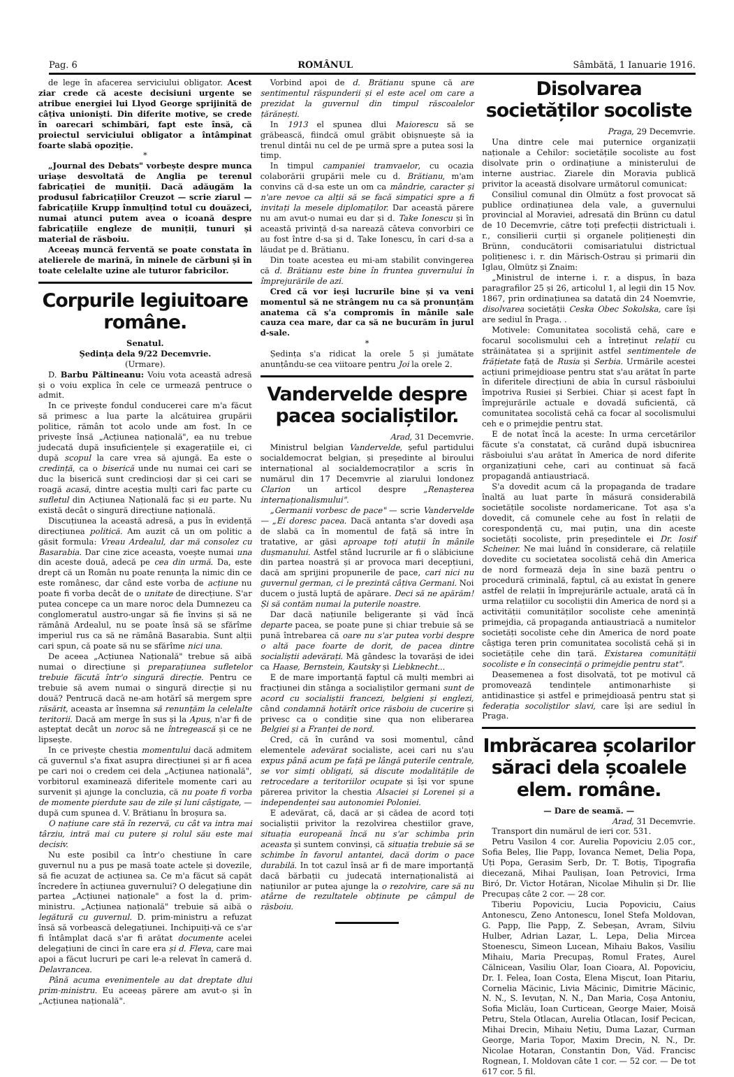Pag. 6 ROMÂNUL Sâmbătă, 1 Ianuarie 1916.
de lege în afacerea serviciului obligator. Acest ziar crede că aceste decisiuni urgente se atribue energiei lui Llyod George sprijinită de câțiva unioniști. Din diferite motive, se crede în oarecari schimbări, fapt este însă, că proiectul serviciului obligator a întâmpinat foarte slabă opoziție.
*
„Journal des Debats" vorbește despre munca uriașe desvoltată de Anglia pe terenul fabricației de muniții. Dacă adăugăm la produsul fabricațiilor Creuzot — scrie ziarul — fabricațiile Krupp înmulțind totul cu douăzeci, numai atunci putem avea o icoană despre fabricațiile engleze de muniții, tunuri și material de răsboiu.
Aceeaș muncă ferventă se poate constata în atelierele de marină, în minele de cărbuni și în toate celelalte uzine ale tuturor fabricilor.
Corpurile legiuitoare române.
Senatul.
Ședința dela 9/22 Decemvrie.
(Urmare).
D. Barbu Păltineanu: Voiu vota această adresă și o voiu explica în cele ce urmează pentruce o admit.
In ce privește fondul conducerei care m'a făcut să primesc a lua parte la alcătuirea grupării politice, rămân tot acolo unde am fost. In ce privește însă „Acțiunea națională", ea nu trebue judecată după insuficiențele și exagerațiile ei, ci după scopul la care vrea să ajungă. Ea este o credință, ca o biserică unde nu numai cei cari se duc la biserică sunt credincioși dar și cei cari se roagă acasă, dintre aceștia mulți cari fac parte cu sufletul din Acțiunea Națională fac și eu parte. Nu există decât o singură direcțiune națională.
Discuțiunea la această adresă, a pus în evidență direcțiunea politică. Am auzit că un om politic a găsit formula: Vreau Ardealul, dar mă consolez cu Basarabia. Dar cine zice aceasta, voește numai una din aceste două, adecă pe cea din urmă. Da, este drept că un Român nu poate renunța la nimic din ce este românesc, dar când este vorba de acțiune nu poate fi vorba decât de o unitate de direcțiune. S'ar putea concepe ca un mare noroc dela Dumnezeu ca conglomeratul austro-ungar să fie învins și să ne rămână Ardealul, nu se poate însă să se sfărîme imperiul rus ca să ne rămână Basarabia. Sunt alții cari spun, că poate să nu se sfărîme nici una.
De aceea „Acțiunea Națională" trebue să aibă numai o direcțiune și preparațiunea sufletelor trebuie făcută într'o singură direcție. Pentru ce trebuie să avem numai o singură direcție și nu două? Pentrucă dacă ne-am hotărî să mergem spre răsărit, aceasta ar însemna să renunțăm la celelalte teritorii. Dacă am merge în sus și la Apus, n'ar fi de așteptat decât un noroc să ne întregească și ce ne lipsește.
In ce privește chestia momentului dacă admitem că guvernul s'a fixat asupra direcțiunei și ar fi acea pe cari noi o credem cei dela „Acțiunea națională", vorbitorul examinează diferitele momente cari au survenit și ajunge la concluzia, că nu poate fi vorba de momente pierdute sau de zile și luni câștigate, — după cum spunea d. V. Brătianu în broșura sa.
O națiune care stă în rezervă, cu cât va intra mai târziu, intră mai cu putere și rolul său este mai decisiv.
Nu este posibil ca într'o chestiune în care guvernul nu a pus pe masă toate actele și dovezile, să fie acuzat de acțiunea sa. Ce m'a făcut să capăt încredere în acțiunea guvernului? O delegațiune din partea „Acțiunei naționale" a fost la d. prim-ministru. „Acțiunea națională" trebuie să aibă o legătură cu guvernul. D. prim-ministru a refuzat însă să vorbească delegațiunei. Inchipuiți-vă ce s'ar fi întâmplat dacă s'ar fi arătat documente acelei delegațiuni de cinci în care era și d. Fleva, care mai apoi a făcut lucruri pe cari le-a relevat în cameră d. Delavrancea.
Până acuma evenimentele au dat dreptate dlui prim-ministru. Eu aceeaș părere am avut-o și în „Acțiunea națională".
Vorbind apoi de d. Brătianu spune că are sentimentul răspunderii și el este acel om care a prezidat la guvernul din timpul răscoalelor țărănești.
In 1913 el spunea dlui Maiorescu să se grăbească, fiindcă omul grăbit obișnuește să ia trenul dintâi nu cel de pe urmă spre a putea sosi la timp.
In timpul campaniei tramvaelor, cu ocazia colaborării grupării mele cu d. Brătianu, m'am convins că d-sa este un om ca mândrie, caracter și n'are nevoe ca alții să se facă simpatici spre a fi invitați la mesele diplomaților. Dar această părere nu am avut-o numai eu dar și d. Take Ionescu și în această privință d-sa narează câteva convorbiri ce au fost între d-sa și d. Take Ionescu, în cari d-sa a lăudat pe d. Brătianu.
Din toate acestea eu mi-am stabilit convingerea că d. Brătianu este bine în fruntea guvernului în împrejurările de azi.
Cred că vor ieși lucrurile bine și va veni momentul să ne strângem nu ca să pronunțăm anatema că s'a compromis în mânile sale cauza cea mare, dar ca să ne bucurăm în jurul d-sale.
*
Ședința s'a ridicat la orele 5 și jumătate anunțându-se cea viitoare pentru Joi la orele 2.
Vandervelde despre pacea socialiștilor.
Arad, 31 Decemvrie.
Ministrul belgian Vandervelde, șeful partidului socialdemocrat belgian, și președinte al biroului internațional al socialdemocraților a scris în numărul din 17 Decemvrie al ziarului londonez Clarion un articol despre „Renașterea internaționalismului".
„Germanii vorbesc de pace" — scrie Vandervelde — „Ei doresc pacea. Dacă antanta s'ar dovedi așa de slabă ca în momentul de față să intre în tratative, ar găsi aproape toți atuții în mânile dușmanului. Astfel stând lucrurile ar fi o slăbiciune din partea noastră și ar provoca mari decepțiuni, dacă am sprijini propunerile de pace, cari nici nu guvernul german, ci le prezintă câțiva Germani. Noi ducem o justă luptă de apărare. Deci să ne apărăm! Și să contăm numai la puterile noastre.
Dar dacă națiunile beligerante și văd încă departe pacea, se poate pune și chiar trebuie să se pună întrebarea că oare nu s'ar putea vorbi despre o altă pace foarte de dorit, de pacea dintre socialiștii adevărați. Mă gândesc la tovarăși de idei ca Haase, Bernstein, Kautsky și Liebknecht...
E de mare importanță faptul că mulți membri ai fracțiunei din stânga a socialiștilor germani sunt de acord cu socialiștii francezi, belgieni și englezi, când condamnă hotărît orice răsboiu de cucerire și privesc ca o condiție sine qua non eliberarea Belgiei și a Franței de nord.
Cred, că în curând va sosi momentul, când elementele adevărat socialiste, acei cari nu s'au expus până acum pe față pe lângă puterile centrale, se vor simți obligați, să discute modalitățile de retrocedare a teritoriilor ocupate și își vor spune părerea privitor la chestia Alsaciei și Lorenei și a independenței sau autonomiei Poloniei.
E adevărat, că, dacă ar și cădea de acord toți socialiștii privitor la rezolvirea chestiilor grave, situația europeană încă nu s'ar schimba prin aceasta și suntem convinși, că situația trebuie să se schimbe în favorul antantei, dacă dorim o pace durabilă. In tot cazul însă ar fi de mare importanță dacă bărbații cu judecată internaționalistă ai națiunilor ar putea ajunge la o rezolvire, care să nu atârne de rezultatele obținute pe câmpul de răsboiu.
Disolvarea societăților socoliste
Praga, 29 Decemvrie.
Una dintre cele mai puternice organizații naționale a Cehilor: societățile socoliste au fost disolvate prin o ordinațiune a ministerului de interne austriac. Ziarele din Moravia publică privitor la această disolvare următorul comunicat:
Consiliul comunal din Olmütz a fost provocat să publice ordinațiunea dela vale, a guvernului provincial al Moraviei, adresată din Brünn cu datul de 10 Decemvrie, către toți prefecții districtuali i. r., consilierii curții și organele polițienești din Brünn, conducătorii comisariatului districtual polițienesc i. r. din Märisch-Ostrau și primarii din Iglau, Olmütz și Znaim:
„Ministrul de interne i. r. a dispus, în baza paragrafilor 25 și 26, articolul 1, al legii din 15 Nov. 1867, prin ordinațiunea sa datată din 24 Noemvrie, disolvarea societății Ceska Obec Sokolska, care își are sediul în Praga. .
Motivele: Comunitatea socolistă cehă, care e focarul socolismului ceh a întreținut relații cu străinătatea și a sprijinit astfel sentimentele de frățietate față de Rusia și Serbia. Urmările acestei acțiuni primejdioase pentru stat s'au arătat în parte în diferitele direcțiuni de abia în cursul răsboiului împotriva Rusiei și Serbiei. Chiar și acest fapt în împrejurările actuale e dovadă suficientă, că comunitatea socolistă cehă ca focar al socolismului ceh e o primejdie pentru stat.
E de notat încă la aceste: In urma cercetărilor făcute s'a constatat, că curând după isbucnirea răsboiului s'au arătat în America de nord diferite organizațiuni cehe, cari au continuat să facă propagandă antiaustriacă.
S'a dovedit acum că la propaganda de tradare înaltă au luat parte în măsură considerabilă societățile socoliste nordamericane. Tot așa s'a dovedit, că comunele cehe au fost în relații de corespondență cu, mai puțin, una din aceste societăți socoliste, prin președintele ei Dr. Iosif Scheiner. Ne mai luând în considerare, că relațiile dovedite cu societatea socolistă cehă din America de nord formează deja în sine bază pentru o procedură criminală, faptul, că au existat în genere astfel de relații în împrejurările actuale, arată că în urma relațiilor cu socoliștii din America de nord și a activității comunităților socoliste cehe amenință primejdia, că propaganda antiaustriacă a numitelor societăți socoliste cehe din America de nord poate câștiga teren prin comunitatea socolistă cehă și in societățile cehe din țară. Existarea comunității socoliste e în consecință o primejdie pentru stat".
Deasemenea a fost disolvată, tot pe motivul că promovează tendințele antimonarhiste și antidinastice și astfel e primejdioasă pentru stat și federația socoliștilor slavi, care își are sediul în Praga.
Imbrăcarea școlarilor săraci dela școalele elem. române.
— Dare de seamă. —
Arad, 31 Decemvrie.
Transport din numărul de ieri cor. 531.
Petru Vasilon 4 cor. Aurelia Popoviciu 2.05 cor., Sofia Beleș, Ilie Papp, Iovanca Nemet, Delia Popa, Uți Popa, Gerasim Serb, Dr. T. Botiș, Tipografia diecezană, Mihai Paulișan, Ioan Petrovici, Irma Biró, Dr. Victor Hotăran, Nicolae Mihulin și Dr. Ilie Precupaș câte 2 cor. — 28 cor.
Tiberiu Popoviciu, Lucia Popoviciu, Caius Antonescu, Zeno Antonescu, Ionel Stefa Moldovan, G. Papp, Ilie Papp, Z. Sebeșan, Avram, Silviu Hulber, Adrian Lazar, L. Lepa, Delia Mircea Stoenescu, Simeon Lucean, Mihaiu Bakos, Vasiliu Mihaiu, Maria Precupaș, Romul Frateș, Aurel Călnicean, Vasiliu Olar, Ioan Cioara, Al. Popoviciu, Dr. I. Felea, Ioan Costa, Elena Mișcut, Ioan Pitariu, Cornelia Măcinic, Livia Măcinic, Dimitrie Măcinic, N. N., S. Ievuțan, N. N., Dan Maria, Coșa Antoniu, Sofia Miclău, Ioan Curticean, George Maier, Moisă Petru, Stela Otlacan, Aurelia Otlacan, Iosif Pecican, Mihai Drecin, Mihaiu Nețiu, Duma Lazar, Curman George, Maria Topor, Maxim Drecin, N. N., Dr. Nicolae Hotaran, Constantin Don, Văd. Francisc Rognean, I. Moldovan câte 1 cor. — 52 cor. — De tot 617 cor. 5 fil.